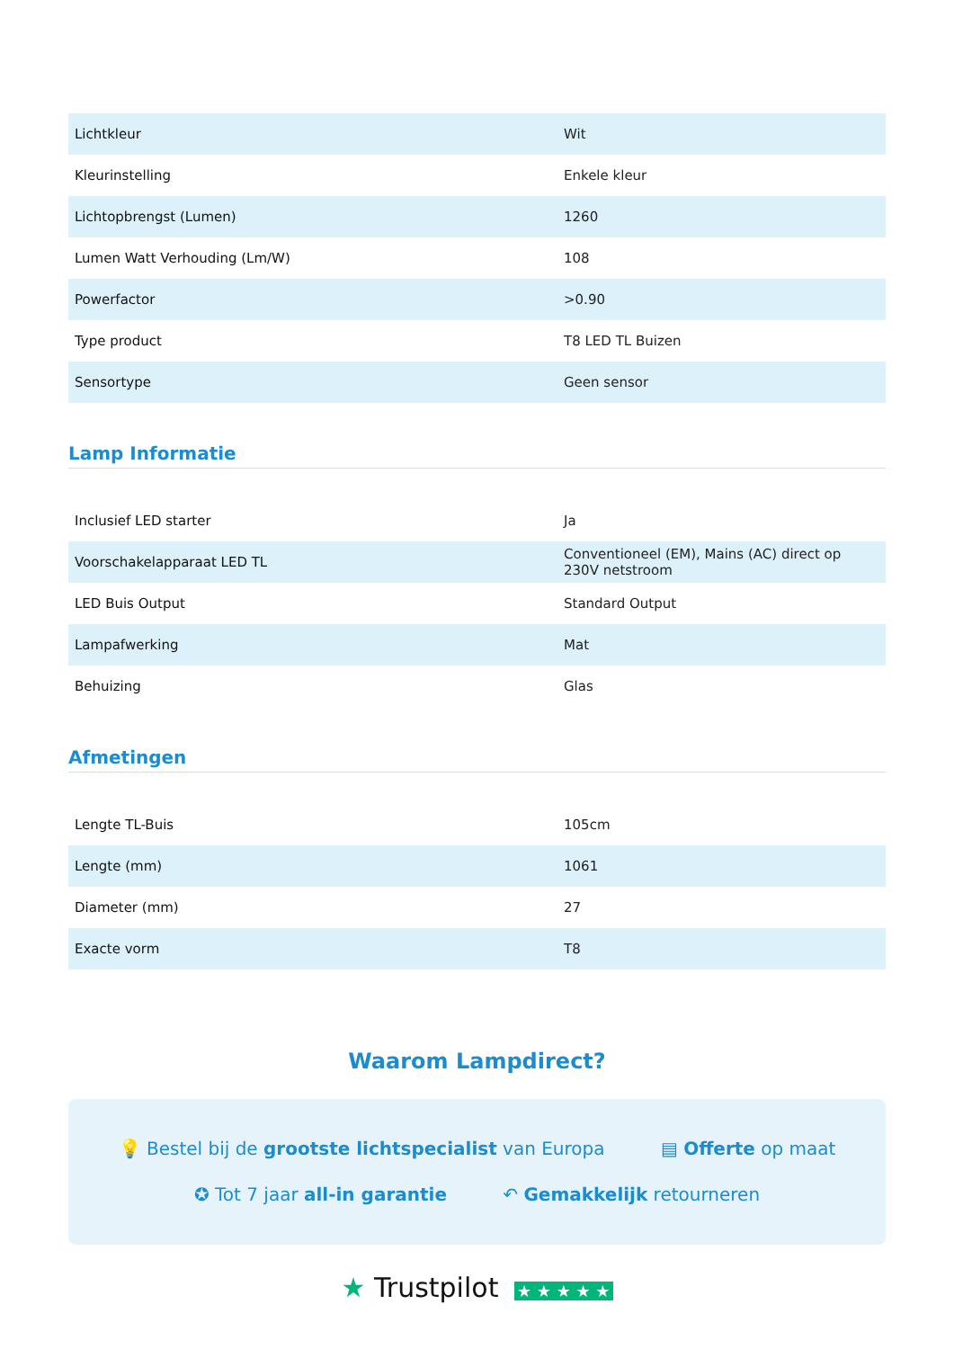| Lichtkleur | Wit |
| Kleurinstelling | Enkele kleur |
| Lichtopbrengst (Lumen) | 1260 |
| Lumen Watt Verhouding (Lm/W) | 108 |
| Powerfactor | >0.90 |
| Type product | T8 LED TL Buizen |
| Sensortype | Geen sensor |
Lamp Informatie
| Inclusief LED starter | Ja |
| Voorschakelapparaat LED TL | Conventioneel (EM), Mains (AC) direct op 230V netstroom |
| LED Buis Output | Standard Output |
| Lampafwerking | Mat |
| Behuizing | Glas |
Afmetingen
| Lengte TL-Buis | 105cm |
| Lengte (mm) | 1061 |
| Diameter (mm) | 27 |
| Exacte vorm | T8 |
Waarom Lampdirect?
💡 Bestel bij de grootste lichtspecialist van Europa ▤ Offerte op maat
✪ Tot 7 jaar all-in garantie ↶ Gemakkelijk retourneren
★ Trustpilot ★ ★ ★ ★ ★